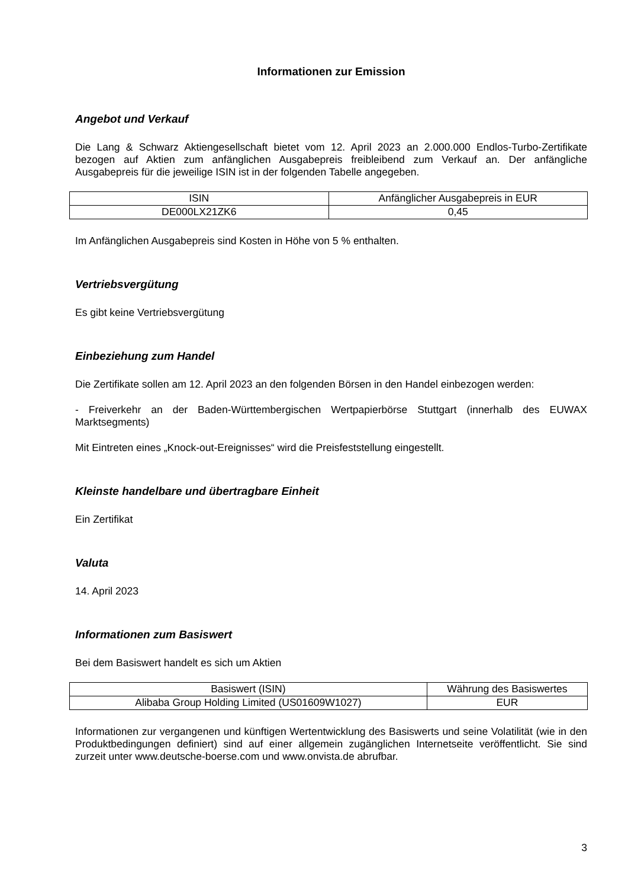Informationen zur Emission
Angebot und Verkauf
Die Lang & Schwarz Aktiengesellschaft bietet vom 12. April 2023 an 2.000.000 Endlos-Turbo-Zertifikate bezogen auf Aktien zum anfänglichen Ausgabepreis freibleibend zum Verkauf an. Der anfängliche Ausgabepreis für die jeweilige ISIN ist in der folgenden Tabelle angegeben.
| ISIN | Anfänglicher Ausgabepreis in EUR |
| DE000LX21ZK6 | 0,45 |
Im Anfänglichen Ausgabepreis sind Kosten in Höhe von 5 % enthalten.
Vertriebsvergütung
Es gibt keine Vertriebsvergütung
Einbeziehung zum Handel
Die Zertifikate sollen am 12. April 2023 an den folgenden Börsen in den Handel einbezogen werden:
- Freiverkehr an der Baden-Württembergischen Wertpapierbörse Stuttgart (innerhalb des EUWAX Marktsegments)
Mit Eintreten eines „Knock-out-Ereignisses“ wird die Preisfeststellung eingestellt.
Kleinste handelbare und übertragbare Einheit
Ein Zertifikat
Valuta
14. April 2023
Informationen zum Basiswert
Bei dem Basiswert handelt es sich um Aktien
| Basiswert (ISIN) | Währung des Basiswertes |
| Alibaba Group Holding Limited (US01609W1027) | EUR |
Informationen zur vergangenen und künftigen Wertentwicklung des Basiswerts und seine Volatilität (wie in den Produktbedingungen definiert) sind auf einer allgemein zugänglichen Internetseite veröffentlicht. Sie sind zurzeit unter www.deutsche-boerse.com und www.onvista.de abrufbar.
3